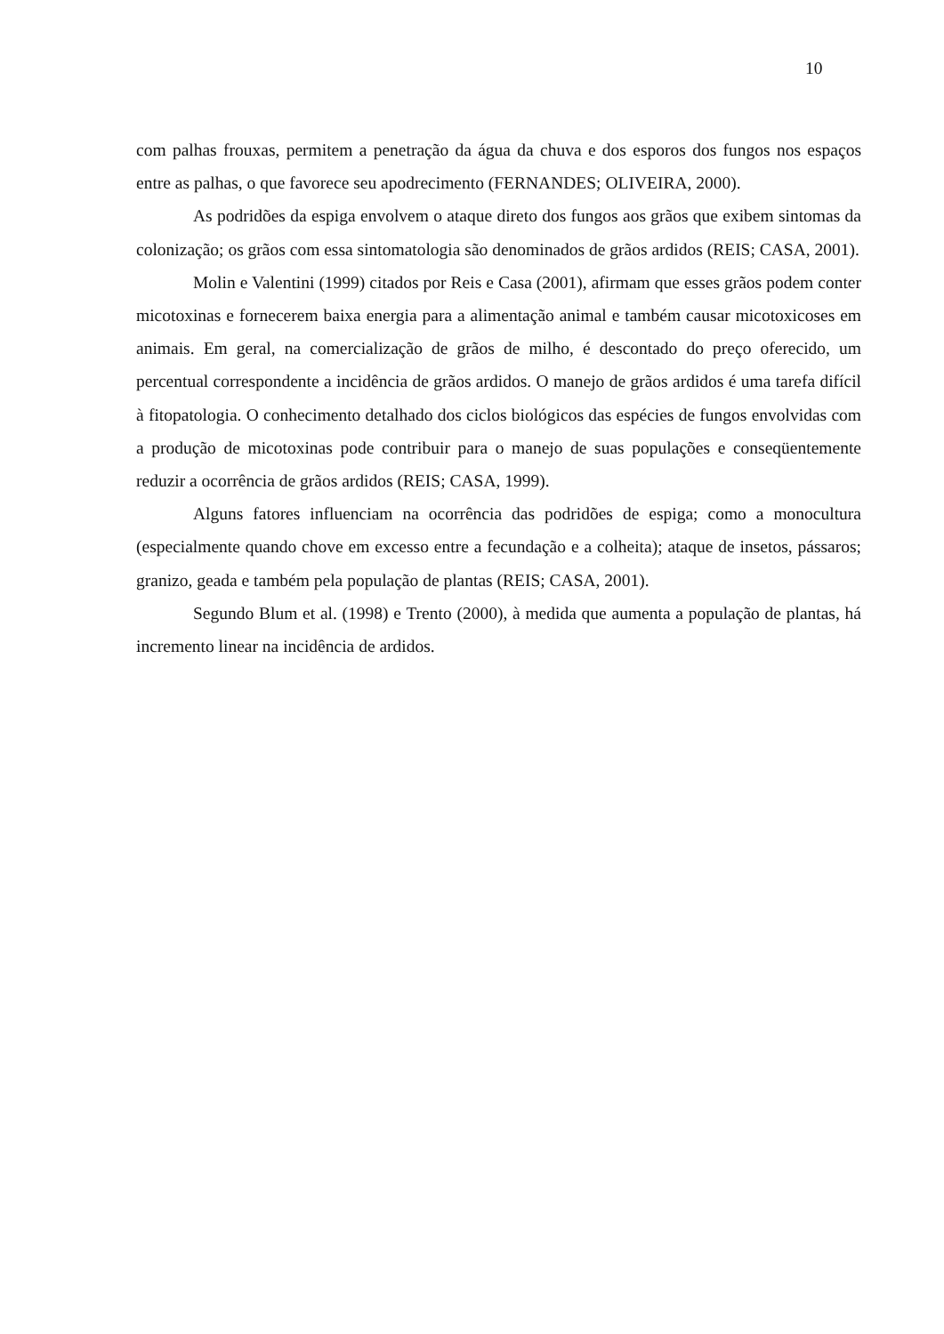10
com palhas frouxas, permitem a penetração da água da chuva e dos esporos dos fungos nos espaços entre as palhas, o que favorece seu apodrecimento (FERNANDES; OLIVEIRA, 2000).
As podridões da espiga envolvem o ataque direto dos fungos aos grãos que exibem sintomas da colonização; os grãos com essa sintomatologia são denominados de grãos ardidos (REIS; CASA, 2001).
Molin e Valentini (1999) citados por Reis e Casa (2001), afirmam que esses grãos podem conter micotoxinas e fornecerem baixa energia para a alimentação animal e também causar micotoxicoses em animais. Em geral, na comercialização de grãos de milho, é descontado do preço oferecido, um percentual correspondente a incidência de grãos ardidos. O manejo de grãos ardidos é uma tarefa difícil à fitopatologia. O conhecimento detalhado dos ciclos biológicos das espécies de fungos envolvidas com a produção de micotoxinas pode contribuir para o manejo de suas populações e conseqüentemente reduzir a ocorrência de grãos ardidos (REIS; CASA, 1999).
Alguns fatores influenciam na ocorrência das podridões de espiga; como a monocultura (especialmente quando chove em excesso entre a fecundação e a colheita); ataque de insetos, pássaros; granizo, geada e também pela população de plantas (REIS; CASA, 2001).
Segundo Blum et al. (1998) e Trento (2000), à medida que aumenta a população de plantas, há incremento linear na incidência de ardidos.